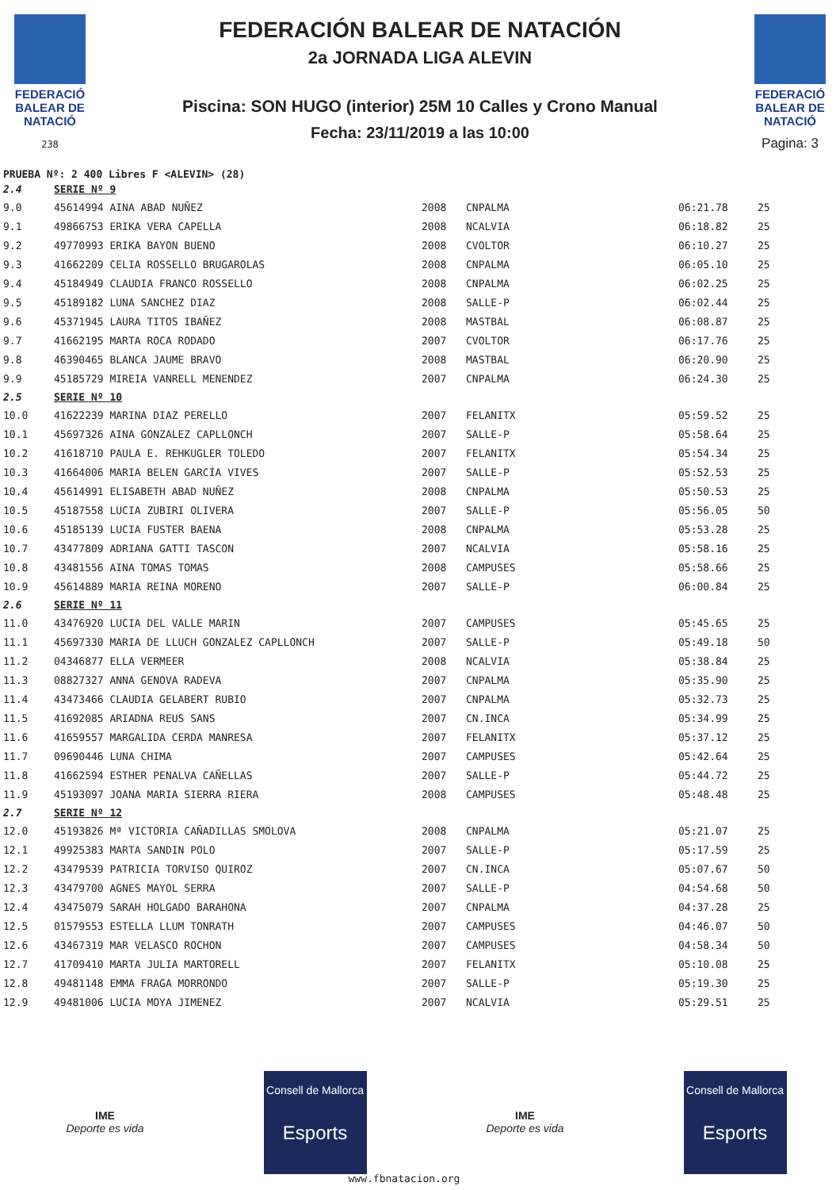FEDERACIÓ BALEAR DE NATACIÓ
238
FEDERACIÓN BALEAR DE NATACIÓN
2a JORNADA LIGA ALEVIN
Piscina: SON HUGO (interior) 25M 10 Calles y Crono Manual
Fecha: 23/11/2019 a las 10:00
FEDERACIÓ BALEAR DE NATACIÓ
Pagina: 3
PRUEBA Nº: 2 400 Libres F <ALEVIN> (28)
| 2.4 | SERIE Nº 9 | | | | |
| 9.0 | 45614994 AINA ABAD NUÑEZ | 2008 | CNPALMA | 06:21.78 | 25 |
| 9.1 | 49866753 ERIKA VERA CAPELLA | 2008 | NCALVIA | 06:18.82 | 25 |
| 9.2 | 49770993 ERIKA BAYON BUENO | 2008 | CVOLTOR | 06:10.27 | 25 |
| 9.3 | 41662209 CELIA ROSSELLO BRUGAROLAS | 2008 | CNPALMA | 06:05.10 | 25 |
| 9.4 | 45184949 CLAUDIA FRANCO ROSSELLO | 2008 | CNPALMA | 06:02.25 | 25 |
| 9.5 | 45189182 LUNA SANCHEZ DIAZ | 2008 | SALLE-P | 06:02.44 | 25 |
| 9.6 | 45371945 LAURA TITOS IBAÑEZ | 2008 | MASTBAL | 06:08.87 | 25 |
| 9.7 | 41662195 MARTA ROCA RODADO | 2007 | CVOLTOR | 06:17.76 | 25 |
| 9.8 | 46390465 BLANCA JAUME BRAVO | 2008 | MASTBAL | 06:20.90 | 25 |
| 9.9 | 45185729 MIREIA VANRELL MENENDEZ | 2007 | CNPALMA | 06:24.30 | 25 |
| 2.5 | SERIE Nº 10 | | | | |
| 10.0 | 41622239 MARINA DIAZ PERELLO | 2007 | FELANITX | 05:59.52 | 25 |
| 10.1 | 45697326 AINA GONZALEZ CAPLLONCH | 2007 | SALLE-P | 05:58.64 | 25 |
| 10.2 | 41618710 PAULA E. REHKUGLER TOLEDO | 2007 | FELANITX | 05:54.34 | 25 |
| 10.3 | 41664006 MARIA BELEN GARCÍA VIVES | 2007 | SALLE-P | 05:52.53 | 25 |
| 10.4 | 45614991 ELISABETH ABAD NUÑEZ | 2008 | CNPALMA | 05:50.53 | 25 |
| 10.5 | 45187558 LUCIA ZUBIRI OLIVERA | 2007 | SALLE-P | 05:56.05 | 50 |
| 10.6 | 45185139 LUCIA FUSTER BAENA | 2008 | CNPALMA | 05:53.28 | 25 |
| 10.7 | 43477809 ADRIANA GATTI TASCON | 2007 | NCALVIA | 05:58.16 | 25 |
| 10.8 | 43481556 AINA TOMAS TOMAS | 2008 | CAMPUSES | 05:58.66 | 25 |
| 10.9 | 45614889 MARIA REINA MORENO | 2007 | SALLE-P | 06:00.84 | 25 |
| 2.6 | SERIE Nº 11 | | | | |
| 11.0 | 43476920 LUCIA DEL VALLE MARIN | 2007 | CAMPUSES | 05:45.65 | 25 |
| 11.1 | 45697330 MARIA DE LLUCH GONZALEZ CAPLLONCH | 2007 | SALLE-P | 05:49.18 | 50 |
| 11.2 | 04346877 ELLA VERMEER | 2008 | NCALVIA | 05:38.84 | 25 |
| 11.3 | 08827327 ANNA GENOVA RADEVA | 2007 | CNPALMA | 05:35.90 | 25 |
| 11.4 | 43473466 CLAUDIA GELABERT RUBIO | 2007 | CNPALMA | 05:32.73 | 25 |
| 11.5 | 41692085 ARIADNA REUS SANS | 2007 | CN.INCA | 05:34.99 | 25 |
| 11.6 | 41659557 MARGALIDA CERDA MANRESA | 2007 | FELANITX | 05:37.12 | 25 |
| 11.7 | 09690446 LUNA CHIMA | 2007 | CAMPUSES | 05:42.64 | 25 |
| 11.8 | 41662594 ESTHER PENALVA CAÑELLAS | 2007 | SALLE-P | 05:44.72 | 25 |
| 11.9 | 45193097 JOANA MARIA SIERRA RIERA | 2008 | CAMPUSES | 05:48.48 | 25 |
| 2.7 | SERIE Nº 12 | | | | |
| 12.0 | 45193826 Mª VICTORIA CAÑADILLAS SMOLOVA | 2008 | CNPALMA | 05:21.07 | 25 |
| 12.1 | 49925383 MARTA SANDIN POLO | 2007 | SALLE-P | 05:17.59 | 25 |
| 12.2 | 43479539 PATRICIA TORVISO QUIROZ | 2007 | CN.INCA | 05:07.67 | 50 |
| 12.3 | 43479700 AGNES MAYOL SERRA | 2007 | SALLE-P | 04:54.68 | 50 |
| 12.4 | 43475079 SARAH HOLGADO BARAHONA | 2007 | CNPALMA | 04:37.28 | 25 |
| 12.5 | 01579553 ESTELLA LLUM TONRATH | 2007 | CAMPUSES | 04:46.07 | 50 |
| 12.6 | 43467319 MAR VELASCO ROCHON | 2007 | CAMPUSES | 04:58.34 | 50 |
| 12.7 | 41709410 MARTA JULIA MARTORELL | 2007 | FELANITX | 05:10.08 | 25 |
| 12.8 | 49481148 EMMA FRAGA MORRONDO | 2007 | SALLE-P | 05:19.30 | 25 |
| 12.9 | 49481006 LUCIA MOYA JIMENEZ | 2007 | NCALVIA | 05:29.51 | 25 |
IME
Deporte es vida
Consell de Mallorca
Esports
IME
Deporte es vida
Consell de Mallorca
Esports
www.fbnatacion.org